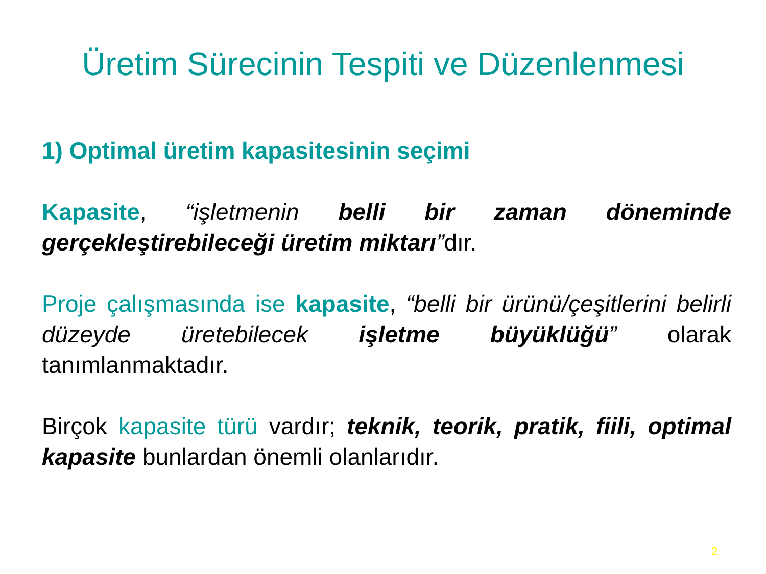Üretim Sürecinin Tespiti ve Düzenlenmesi
1) Optimal üretim kapasitesinin seçimi
Kapasite, “işletmenin belli bir zaman döneminde gerçekleştirebileceği üretim miktarı”dır.
Proje çalışmasında ise kapasite, “belli bir ürünü/çeşitlerini belirli düzeyde üretebilecek işletme büyüklüğü” olarak tanımlanmaktadır.
Birçok kapasite türü vardır; teknik, teorik, pratik, fiili, optimal kapasite bunlardan önemli olanlarıdır.
2